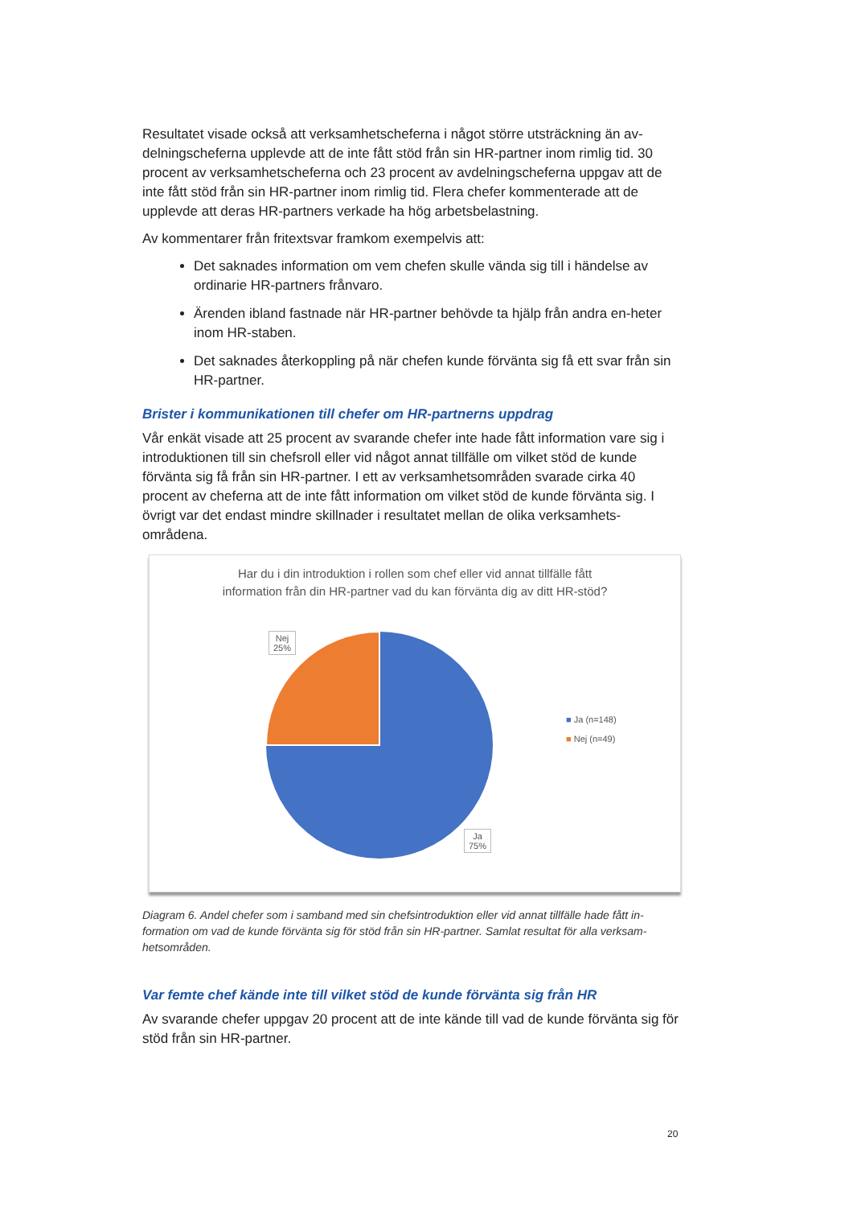Resultatet visade också att verksamhetscheferna i något större utsträckning än av-delningscheferna upplevde att de inte fått stöd från sin HR-partner inom rimlig tid. 30 procent av verksamhetscheferna och 23 procent av avdelningscheferna uppgav att de inte fått stöd från sin HR-partner inom rimlig tid. Flera chefer kommenterade att de upplevde att deras HR-partners verkade ha hög arbetsbelastning.
Av kommentarer från fritextsvar framkom exempelvis att:
Det saknades information om vem chefen skulle vända sig till i händelse av ordinarie HR-partners frånvaro.
Ärenden ibland fastnade när HR-partner behövde ta hjälp från andra en-heter inom HR-staben.
Det saknades återkoppling på när chefen kunde förvänta sig få ett svar från sin HR-partner.
Brister i kommunikationen till chefer om HR-partnerns uppdrag
Vår enkät visade att 25 procent av svarande chefer inte hade fått information vare sig i introduktionen till sin chefsroll eller vid något annat tillfälle om vilket stöd de kunde förvänta sig få från sin HR-partner. I ett av verksamhetsområden svarade cirka 40 procent av cheferna att de inte fått information om vilket stöd de kunde förvänta sig. I övrigt var det endast mindre skillnader i resultatet mellan de olika verksamhets-områdena.
Har du i din introduktion i rollen som chef eller vid annat tillfälle fått
information från din HR-partner vad du kan förvänta dig av ditt HR-stöd?
Nej
25%
Ja
75%
■ Ja (n=148)
■ Nej (n=49)
Diagram 6. Andel chefer som i samband med sin chefsintroduktion eller vid annat tillfälle hade fått in-formation om vad de kunde förvänta sig för stöd från sin HR-partner. Samlat resultat för alla verksam-hetsområden.
Var femte chef kände inte till vilket stöd de kunde förvänta sig från HR
Av svarande chefer uppgav 20 procent att de inte kände till vad de kunde förvänta sig för stöd från sin HR-partner.
20